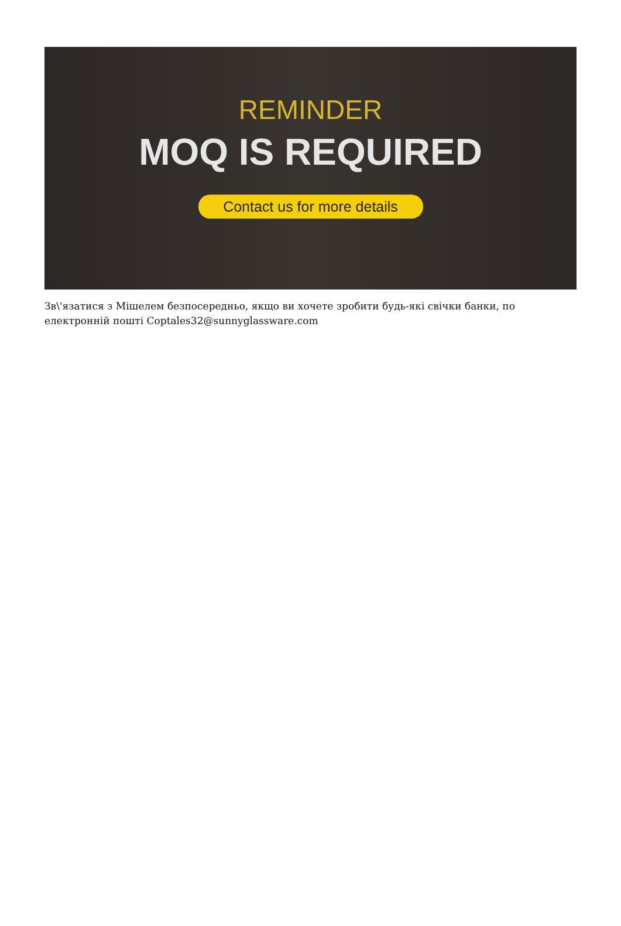REMINDER
MOQ IS REQUIRED
Contact us for more details
Зв\'язатися з Мішелем безпосередньо, якщо ви хочете зробити будь-які свічки банки, по електронній пошті Coptales32@sunnyglassware.com